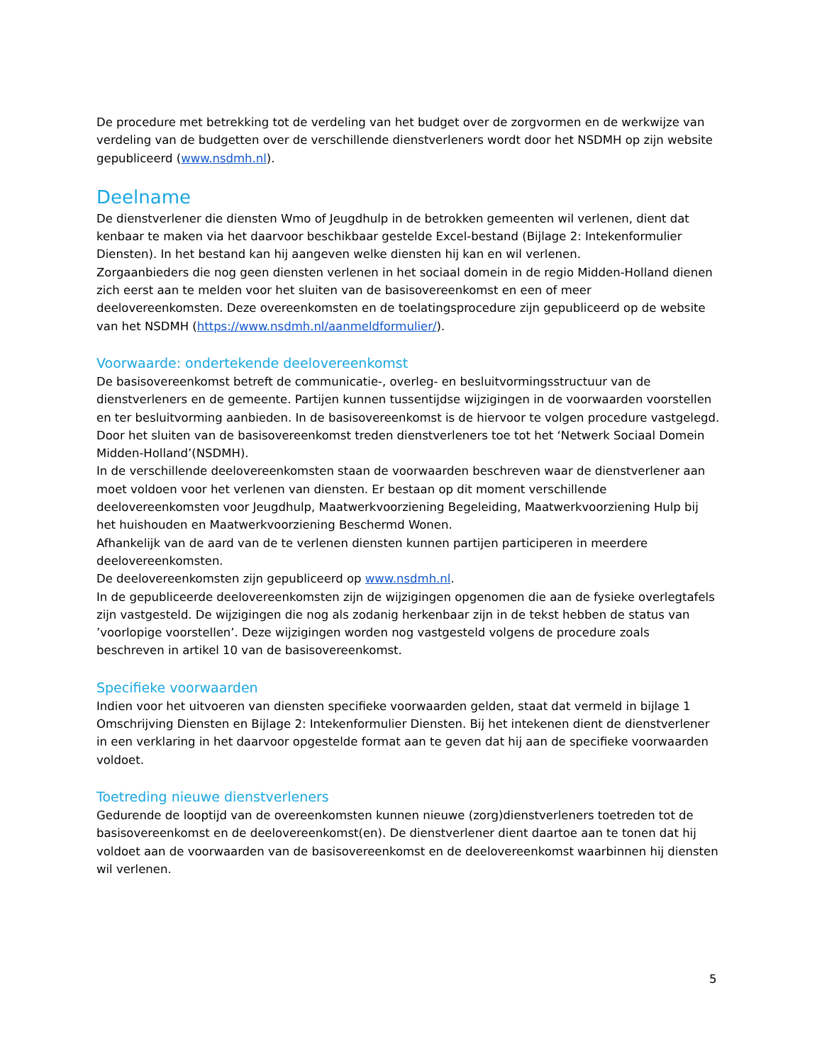De procedure met betrekking tot de verdeling van het budget over de zorgvormen en de werkwijze van verdeling van de budgetten over de verschillende dienstverleners wordt door het NSDMH op zijn website gepubliceerd (www.nsdmh.nl).
Deelname
De dienstverlener die diensten Wmo of Jeugdhulp in de betrokken gemeenten wil verlenen, dient dat kenbaar te maken via het daarvoor beschikbaar gestelde Excel-bestand (Bijlage 2: Intekenformulier Diensten). In het bestand kan hij aangeven welke diensten hij kan en wil verlenen.
Zorgaanbieders die nog geen diensten verlenen in het sociaal domein in de regio Midden-Holland dienen zich eerst aan te melden voor het sluiten van de basisovereenkomst en een of meer deelovereenkomsten. Deze overeenkomsten en de toelatingsprocedure zijn gepubliceerd op de website van het NSDMH (https://www.nsdmh.nl/aanmeldformulier/).
Voorwaarde: ondertekende deelovereenkomst
De basisovereenkomst betreft de communicatie-, overleg- en besluitvormingsstructuur van de dienstverleners en de gemeente. Partijen kunnen tussentijdse wijzigingen in de voorwaarden voorstellen en ter besluitvorming aanbieden. In de basisovereenkomst is de hiervoor te volgen procedure vastgelegd. Door het sluiten van de basisovereenkomst treden dienstverleners toe tot het ‘Netwerk Sociaal Domein Midden-Holland’(NSDMH).
In de verschillende deelovereenkomsten staan de voorwaarden beschreven waar de dienstverlener aan moet voldoen voor het verlenen van diensten. Er bestaan op dit moment verschillende deelovereenkomsten voor Jeugdhulp, Maatwerkvoorziening Begeleiding, Maatwerkvoorziening Hulp bij het huishouden en Maatwerkvoorziening Beschermd Wonen.
Afhankelijk van de aard van de te verlenen diensten kunnen partijen participeren in meerdere deelovereenkomsten.
De deelovereenkomsten zijn gepubliceerd op www.nsdmh.nl.
In de gepubliceerde deelovereenkomsten zijn de wijzigingen opgenomen die aan de fysieke overlegtafels zijn vastgesteld. De wijzigingen die nog als zodanig herkenbaar zijn in de tekst hebben de status van ’voorlopige voorstellen’. Deze wijzigingen worden nog vastgesteld volgens de procedure zoals beschreven in artikel 10 van de basisovereenkomst.
Specifieke voorwaarden
Indien voor het uitvoeren van diensten specifieke voorwaarden gelden, staat dat vermeld in bijlage 1 Omschrijving Diensten en Bijlage 2: Intekenformulier Diensten. Bij het intekenen dient de dienstverlener in een verklaring in het daarvoor opgestelde format aan te geven dat hij aan de specifieke voorwaarden voldoet.
Toetreding nieuwe dienstverleners
Gedurende de looptijd van de overeenkomsten kunnen nieuwe (zorg)dienstverleners toetreden tot de basisovereenkomst en de deelovereenkomst(en). De dienstverlener dient daartoe aan te tonen dat hij voldoet aan de voorwaarden van de basisovereenkomst en de deelovereenkomst waarbinnen hij diensten wil verlenen.
5